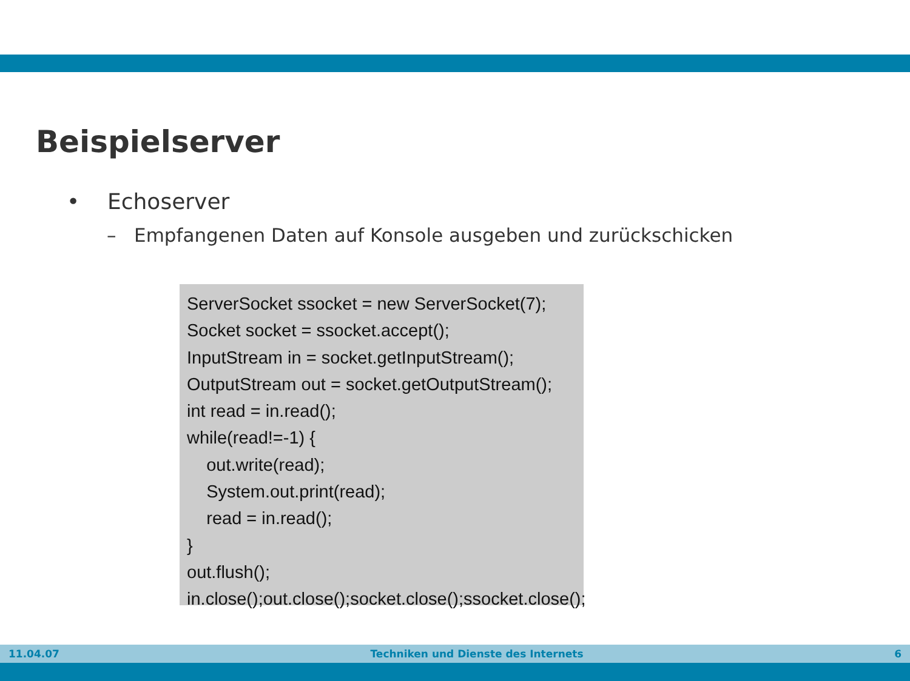Beispielserver
• Echoserver
– Empfangenen Daten auf Konsole ausgeben und zurückschicken
ServerSocket ssocket = new ServerSocket(7); Socket socket = ssocket.accept(); InputStream in = socket.getInputStream(); OutputStream out = socket.getOutputStream(); int read = in.read(); while(read!=-1) { out.write(read); System.out.print(read); read = in.read(); } out.flush(); in.close();out.close();socket.close();ssocket.close();
11.04.07 Techniken und Dienste des Internets 6